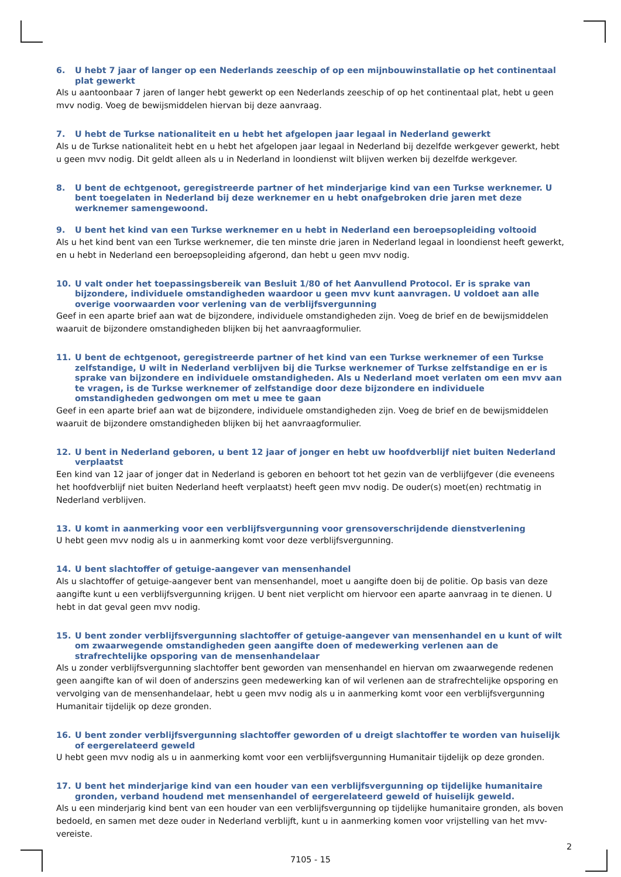6. U hebt 7 jaar of langer op een Nederlands zeeschip of op een mijnbouwinstallatie op het continentaal plat gewerkt
Als u aantoonbaar 7 jaren of langer hebt gewerkt op een Nederlands zeeschip of op het continentaal plat, hebt u geen mvv nodig. Voeg de bewijsmiddelen hiervan bij deze aanvraag.
7. U hebt de Turkse nationaliteit en u hebt het afgelopen jaar legaal in Nederland gewerkt
Als u de Turkse nationaliteit hebt en u hebt het afgelopen jaar legaal in Nederland bij dezelfde werkgever gewerkt, hebt u geen mvv nodig. Dit geldt alleen als u in Nederland in loondienst wilt blijven werken bij dezelfde werkgever.
8. U bent de echtgenoot, geregistreerde partner of het minderjarige kind van een Turkse werknemer. U bent toegelaten in Nederland bij deze werknemer en u hebt onafgebroken drie jaren met deze werknemer samengewoond.
9. U bent het kind van een Turkse werknemer en u hebt in Nederland een beroepsopleiding voltooid
Als u het kind bent van een Turkse werknemer, die ten minste drie jaren in Nederland legaal in loondienst heeft gewerkt, en u hebt in Nederland een beroepsopleiding afgerond, dan hebt u geen mvv nodig.
10. U valt onder het toepassingsbereik van Besluit 1/80 of het Aanvullend Protocol. Er is sprake van bijzondere, individuele omstandigheden waardoor u geen mvv kunt aanvragen. U voldoet aan alle overige voorwaarden voor verlening van de verblijfsvergunning
Geef in een aparte brief aan wat de bijzondere, individuele omstandigheden zijn. Voeg de brief en de bewijsmiddelen waaruit de bijzondere omstandigheden blijken bij het aanvraagformulier.
11. U bent de echtgenoot, geregistreerde partner of het kind van een Turkse werknemer of een Turkse zelfstandige, U wilt in Nederland verblijven bij die Turkse werknemer of Turkse zelfstandige en er is sprake van bijzondere en individuele omstandigheden. Als u Nederland moet verlaten om een mvv aan te vragen, is de Turkse werknemer of zelfstandige door deze bijzondere en individuele omstandigheden gedwongen om met u mee te gaan
Geef in een aparte brief aan wat de bijzondere, individuele omstandigheden zijn. Voeg de brief en de bewijsmiddelen waaruit de bijzondere omstandigheden blijken bij het aanvraagformulier.
12. U bent in Nederland geboren, u bent 12 jaar of jonger en hebt uw hoofdverblijf niet buiten Nederland verplaatst
Een kind van 12 jaar of jonger dat in Nederland is geboren en behoort tot het gezin van de verblijfgever (die eveneens het hoofdverblijf niet buiten Nederland heeft verplaatst) heeft geen mvv nodig. De ouder(s) moet(en) rechtmatig in Nederland verblijven.
13. U komt in aanmerking voor een verblijfsvergunning voor grensoverschrijdende dienstverlening
U hebt geen mvv nodig als u in aanmerking komt voor deze verblijfsvergunning.
14. U bent slachtoffer of getuige-aangever van mensenhandel
Als u slachtoffer of getuige-aangever bent van mensenhandel, moet u aangifte doen bij de politie. Op basis van deze aangifte kunt u een verblijfsvergunning krijgen. U bent niet verplicht om hiervoor een aparte aanvraag in te dienen. U hebt in dat geval geen mvv nodig.
15. U bent zonder verblijfsvergunning slachtoffer of getuige-aangever van mensenhandel en u kunt of wilt om zwaarwegende omstandigheden geen aangifte doen of medewerking verlenen aan de strafrechtelijke opsporing van de mensenhandelaar
Als u zonder verblijfsvergunning slachtoffer bent geworden van mensenhandel en hiervan om zwaarwegende redenen geen aangifte kan of wil doen of anderszins geen medewerking kan of wil verlenen aan de strafrechtelijke opsporing en vervolging van de mensenhandelaar, hebt u geen mvv nodig als u in aanmerking komt voor een verblijfsvergunning Humanitair tijdelijk op deze gronden.
16. U bent zonder verblijfsvergunning slachtoffer geworden of u dreigt slachtoffer te worden van huiselijk of eergerelateerd geweld
U hebt geen mvv nodig als u in aanmerking komt voor een verblijfsvergunning Humanitair tijdelijk op deze gronden.
17. U bent het minderjarige kind van een houder van een verblijfsvergunning op tijdelijke humanitaire gronden, verband houdend met mensenhandel of eergerelateerd geweld of huiselijk geweld.
Als u een minderjarig kind bent van een houder van een verblijfsvergunning op tijdelijke humanitaire gronden, als boven bedoeld, en samen met deze ouder in Nederland verblijft, kunt u in aanmerking komen voor vrijstelling van het mvv-vereiste.
2
7105 - 15